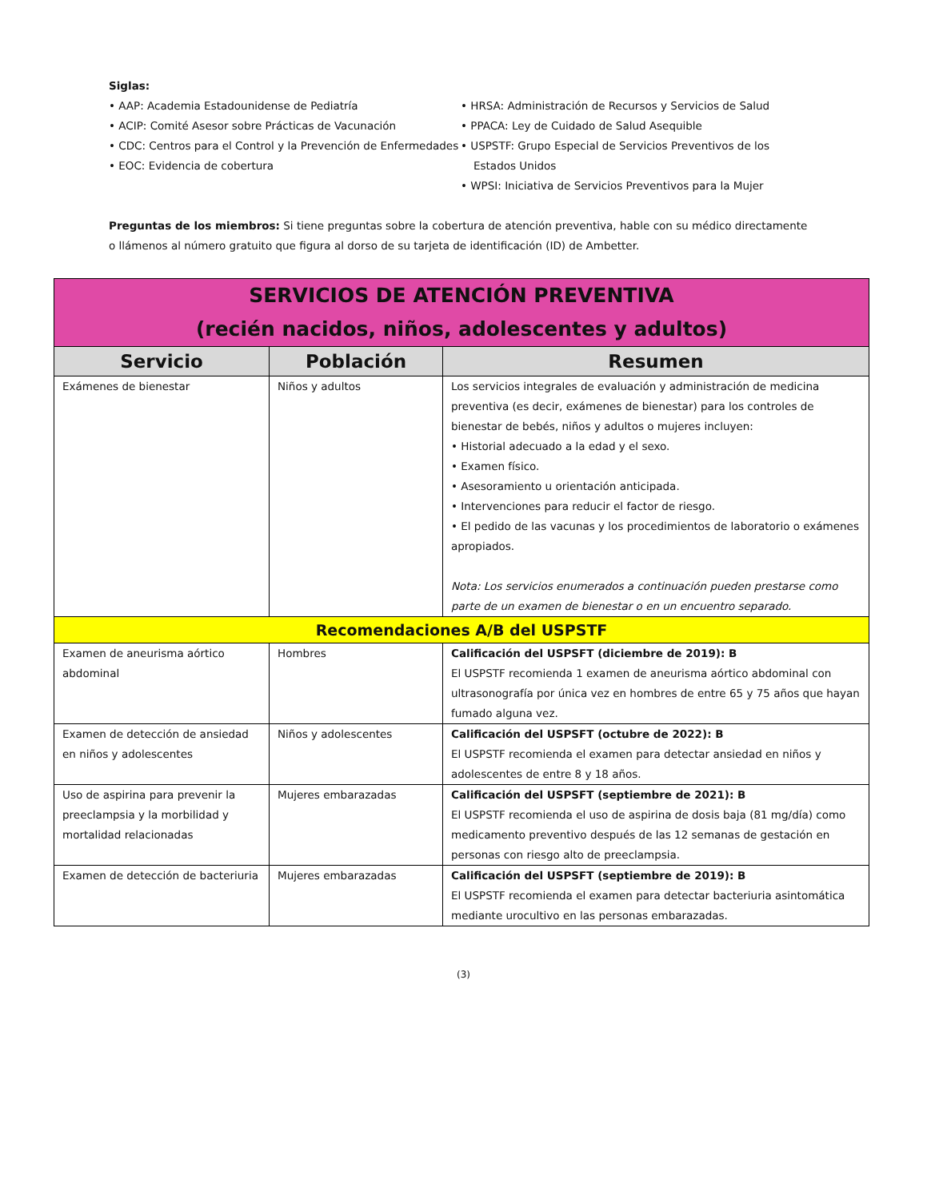Siglas:
• AAP: Academia Estadounidense de Pediatría
• ACIP: Comité Asesor sobre Prácticas de Vacunación
• CDC: Centros para el Control y la Prevención de Enfermedades
• EOC: Evidencia de cobertura
• HRSA: Administración de Recursos y Servicios de Salud
• PPACA: Ley de Cuidado de Salud Asequible
• USPSTF: Grupo Especial de Servicios Preventivos de los Estados Unidos
• WPSI: Iniciativa de Servicios Preventivos para la Mujer
Preguntas de los miembros: Si tiene preguntas sobre la cobertura de atención preventiva, hable con su médico directamente o llámenos al número gratuito que figura al dorso de su tarjeta de identificación (ID) de Ambetter.
| SERVICIOS DE ATENCIÓN PREVENTIVA (recién nacidos, niños, adolescentes y adultos) | | |
| Servicio | Población | Resumen |
| Exámenes de bienestar | Niños y adultos | Los servicios integrales de evaluación y administración de medicina preventiva (es decir, exámenes de bienestar) para los controles de bienestar de bebés, niños y adultos o mujeres incluyen: • Historial adecuado a la edad y el sexo. • Examen físico. • Asesoramiento u orientación anticipada. • Intervenciones para reducir el factor de riesgo. • El pedido de las vacunas y los procedimientos de laboratorio o exámenes apropiados. Nota: Los servicios enumerados a continuación pueden prestarse como parte de un examen de bienestar o en un encuentro separado. |
| Recomendaciones A/B del USPSTF | | |
| Examen de aneurisma aórtico abdominal | Hombres | Calificación del USPSFT (diciembre de 2019): B El USPSTF recomienda 1 examen de aneurisma aórtico abdominal con ultrasonografía por única vez en hombres de entre 65 y 75 años que hayan fumado alguna vez. |
| Examen de detección de ansiedad en niños y adolescentes | Niños y adolescentes | Calificación del USPSFT (octubre de 2022): B El USPSTF recomienda el examen para detectar ansiedad en niños y adolescentes de entre 8 y 18 años. |
| Uso de aspirina para prevenir la preeclampsia y la morbilidad y mortalidad relacionadas | Mujeres embarazadas | Calificación del USPSFT (septiembre de 2021): B El USPSTF recomienda el uso de aspirina de dosis baja (81 mg/día) como medicamento preventivo después de las 12 semanas de gestación en personas con riesgo alto de preeclampsia. |
| Examen de detección de bacteriuria | Mujeres embarazadas | Calificación del USPSFT (septiembre de 2019): B El USPSTF recomienda el examen para detectar bacteriuria asintomática mediante urocultivo en las personas embarazadas. |
(3)